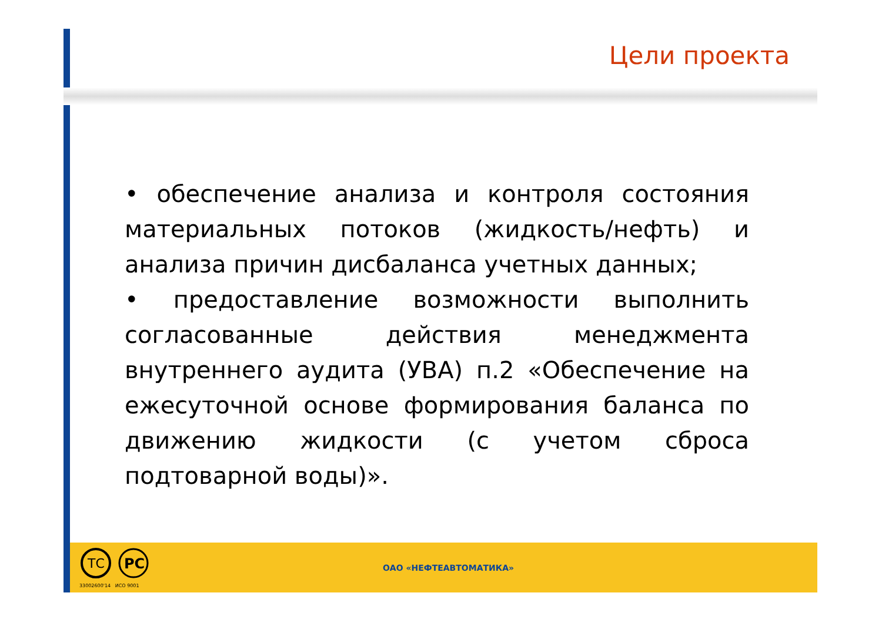Цели проекта
• обеспечение анализа и контроля состояния материальных потоков (жидкость/нефть) и анализа причин дисбаланса учетных данных;
• предоставление возможности выполнить согласованные действия менеджмента внутреннего аудита (УВА) п.2 «Обеспечение на ежесуточной основе формирования баланса по движению жидкости (с учетом сброса подтоварной воды)».
ТС
РС
33002600'14 ИСО 9001
ОАО «НЕФТЕАВТОМАТИКА»